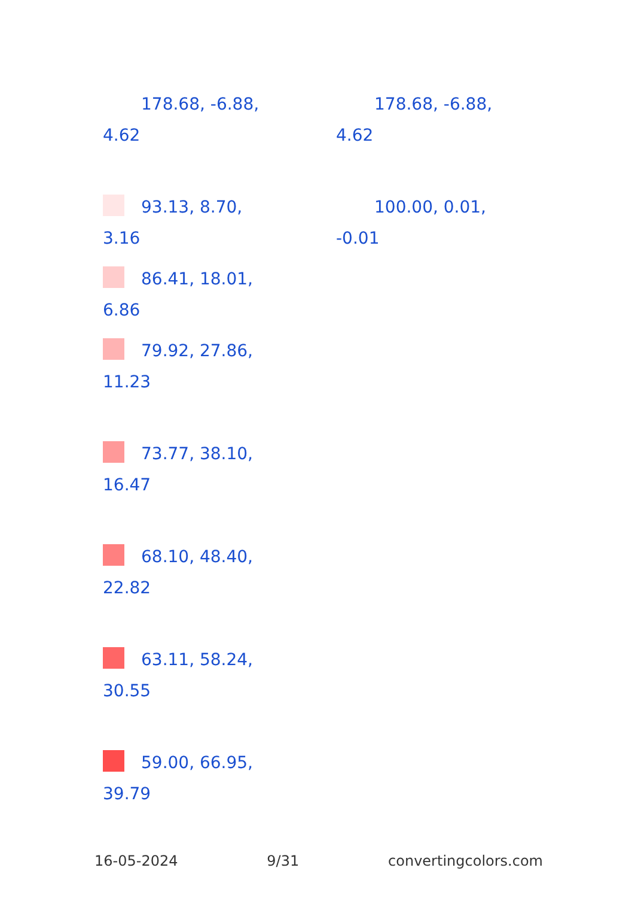178.68, -6.88, 4.62
93.13, 8.70, 3.16
86.41, 18.01, 6.86
79.92, 27.86, 11.23
73.77, 38.10, 16.47
68.10, 48.40, 22.82
63.11, 58.24, 30.55
59.00, 66.95, 39.79
178.68, -6.88, 4.62
100.00, 0.01, -0.01
16-05-2024 9/31 convertingcolors.com